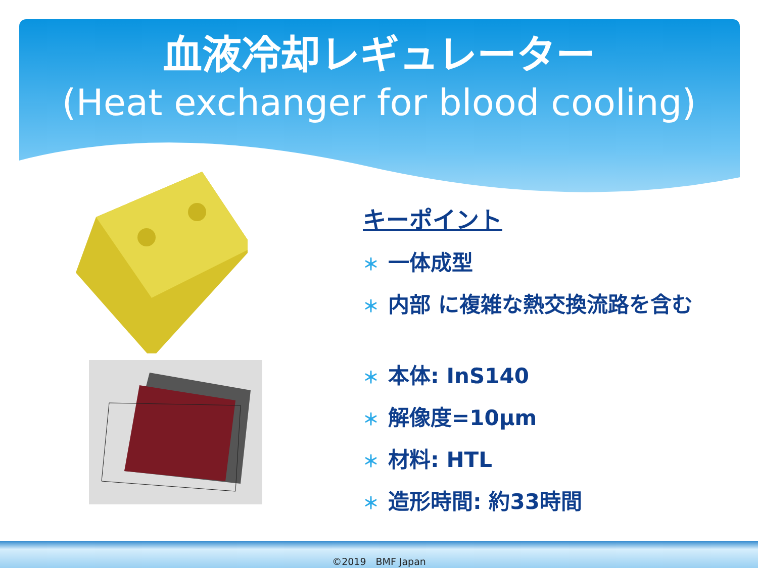血液冷却レギュレーター
(Heat exchanger for blood cooling)
キーポイント
＊ 一体成型
＊ 内部 に複雑な熱交換流路を含む
＊ 本体: InS140
＊ 解像度=10μm
＊ 材料: HTL
＊ 造形時間: 約33時間
©2019　BMF Japan